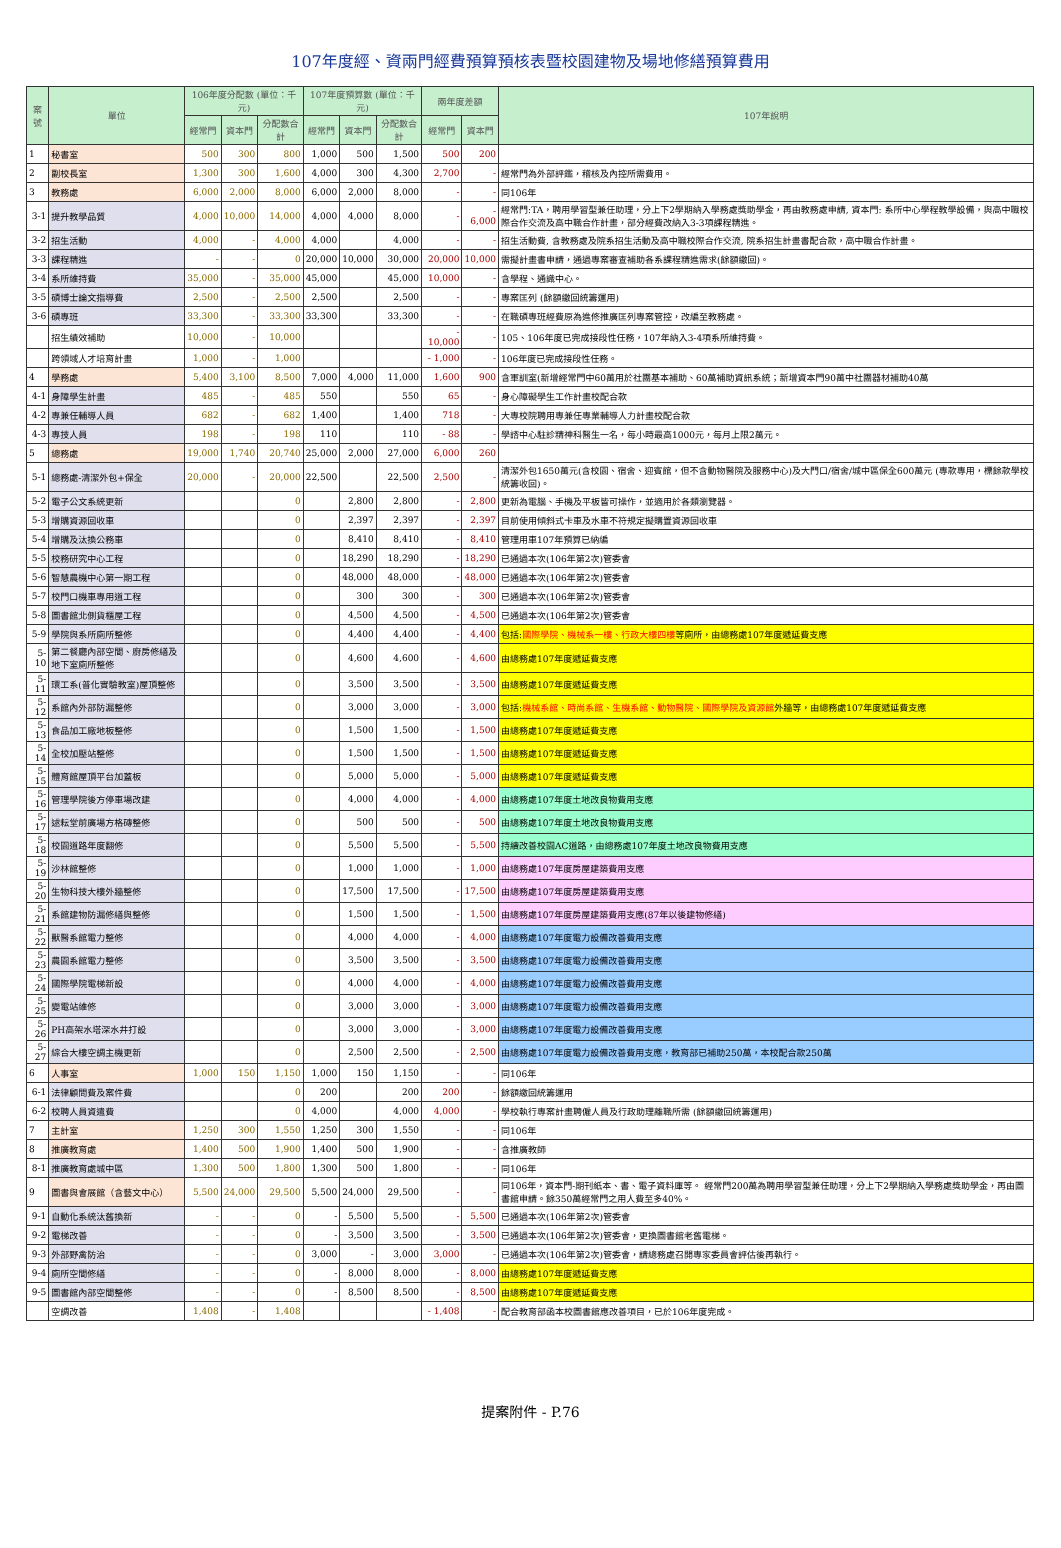107年度經、資兩門經費預算預核表暨校園建物及場地修繕預算費用
| 案號 | 單位 | 106年度分配數 (單位：千元) | | | 107年度預算數 (單位：千元) | | | 兩年度差額 | | 107年說明 |
| --- | --- | --- | --- | --- | --- | --- | --- | --- | --- | --- |
| | | 經常門 | 資本門 | 分配數合計 | 經常門 | 資本門 | 分配數合計 | 經常門 | 資本門 | |
| 1 | 秘書室 | 500 | 300 | 800 | 1,000 | 500 | 1,500 | 500 | 200 | |
| 2 | 副校長室 | 1,300 | 300 | 1,600 | 4,000 | 300 | 4,300 | 2,700 | - | 經常門為外部評鑑，稽核及內控所需費用。 |
| 3 | 教務處 | 6,000 | 2,000 | 8,000 | 6,000 | 2,000 | 8,000 | - | - | 同106年 |
| 3-1 | 提升教學品質 | 4,000 | 10,000 | 14,000 | 4,000 | 4,000 | 8,000 | - | - 6,000 | 經常門:TA，聘用學習型兼任助理，分上下2學期納入學務處獎助學金，再由教務處申請, 資本門: 系所中心學程教學設備，與高中職校際合作交流及高中職合作計畫，部分經費改納入3-3項課程精進。 |
| 3-2 | 招生活動 | 4,000 | - | 4,000 | 4,000 | | 4,000 | - | - | 招生活動費, 含教務處及院系招生活動及高中職校際合作交流, 院系招生計畫書配合款，高中職合作計畫。 |
| 3-3 | 課程精進 | - | - | 0 | 20,000 | 10,000 | 30,000 | 20,000 | 10,000 | 需擬計畫書申請，通過專案審查補助各系課程精進需求(餘額繳回)。 |
| 3-4 | 系所維持費 | 35,000 | - | 35,000 | 45,000 | | 45,000 | 10,000 | - | 含學程、通識中心。 |
| 3-5 | 碩博士論文指導費 | 2,500 | - | 2,500 | 2,500 | | 2,500 | - | - | 專案匡列 (餘額繳回統籌運用) |
| 3-6 | 碩專班 | 33,300 | - | 33,300 | 33,300 | | 33,300 | - | - | 在職碩專班經費原為進修推廣匡列專案管控，改編至教務處。 |
| | 招生績效補助 | 10,000 | - | 10,000 | | | | - 10,000 | - | 105、106年度已完成接段性任務，107年納入3-4項系所維持費。 |
| | 跨領域人才培育計畫 | 1,000 | - | 1,000 | | | | - 1,000 | - | 106年度已完成接段性任務。 |
| 4 | 學務處 | 5,400 | 3,100 | 8,500 | 7,000 | 4,000 | 11,000 | 1,600 | 900 | 含軍訓室(新增經常門中60萬用於社團基本補助、60萬補助資訊系統；新增資本門90萬中社團器材補助40萬 |
| 4-1 | 身障學生計畫 | 485 | - | 485 | 550 | | 550 | 65 | - | 身心障礙學生工作計畫校配合款 |
| 4-2 | 專兼任輔導人員 | 682 | - | 682 | 1,400 | | 1,400 | 718 | - | 大專校院聘用專兼任專業輔導人力計畫校配合款 |
| 4-3 | 專技人員 | 198 | - | 198 | 110 | | 110 | - 88 | - | 學諮中心駐診精神科醫生一名，每小時最高1000元，每月上限2萬元。 |
| 5 | 總務處 | 19,000 | 1,740 | 20,740 | 25,000 | 2,000 | 27,000 | 6,000 | 260 | |
| 5-1 | 總務處-清潔外包+保全 | 20,000 | - | 20,000 | 22,500 | | 22,500 | 2,500 | - | 清潔外包1650萬元(含校園、宿舍、迎賓館，但不含動物醫院及服務中心)及大門口/宿舍/城中區保全600萬元 (專款專用，標餘款學校統籌收回)。 |
| 5-2 | 電子公文系統更新 | | | 0 | | 2,800 | 2,800 | - | 2,800 | 更新為電腦、手機及平板皆可操作，並適用於各類瀏覽器。 |
| 5-3 | 增購資源回收車 | | | 0 | | 2,397 | 2,397 | - | 2,397 | 目前使用傾斜式卡車及水車不符規定擬購置資源回收車 |
| 5-4 | 增購及汰換公務車 | | | 0 | | 8,410 | 8,410 | - | 8,410 | 管理用車107年預算已納編 |
| 5-5 | 校務研究中心工程 | | | 0 | | 18,290 | 18,290 | - | 18,290 | 已通過本次(106年第2次)管委會 |
| 5-6 | 智慧農機中心第一期工程 | | | 0 | | 48,000 | 48,000 | - | 48,000 | 已通過本次(106年第2次)管委會 |
| 5-7 | 校門口機車專用道工程 | | | 0 | | 300 | 300 | - | 300 | 已通過本次(106年第2次)管委會 |
| 5-8 | 圖書館北側貨櫃屋工程 | | | 0 | | 4,500 | 4,500 | - | 4,500 | 已通過本次(106年第2次)管委會 |
| 5-9 | 學院與系所廁所整修 | | | 0 | | 4,400 | 4,400 | - | 4,400 | 包括: 國際學院、機械系一樓、行政大樓四樓 等廁所，由總務處107年度遞延費支應 |
| 5-10 | 第二餐廳內部空間、廚房修繕及地下室廁所整修 | | | 0 | | 4,600 | 4,600 | - | 4,600 | 由總務處107年度遞延費支應 |
| 5-11 | 環工系(普化實驗教室)屋頂整修 | | | 0 | | 3,500 | 3,500 | - | 3,500 | 由總務處107年度遞延費支應 |
| 5-12 | 系館內外部防漏整修 | | | 0 | | 3,000 | 3,000 | - | 3,000 | 包括: 機械系館、時尚系館、生機系館、動物醫院、國際學院及資源館 外牆等，由總務處107年度遞延費支應 |
| 5-13 | 食品加工廠地板整修 | | | 0 | | 1,500 | 1,500 | - | 1,500 | 由總務處107年度遞延費支應 |
| 5-14 | 全校加壓站整修 | | | 0 | | 1,500 | 1,500 | - | 1,500 | 由總務處107年度遞延費支應 |
| 5-15 | 體育館屋頂平台加蓋板 | | | 0 | | 5,000 | 5,000 | - | 5,000 | 由總務處107年度遞延費支應 |
| 5-16 | 管理學院後方停車場改建 | | | 0 | | 4,000 | 4,000 | - | 4,000 | 由總務處107年度土地改良物費用支應 |
| 5-17 | 逑耘堂前廣場方格磚整修 | | | 0 | | 500 | 500 | - | 500 | 由總務處107年度土地改良物費用支應 |
| 5-18 | 校園道路年度翻修 | | | 0 | | 5,500 | 5,500 | - | 5,500 | 持續改善校園AC道路，由總務處107年度土地改良物費用支應 |
| 5-19 | 沙林館整修 | | | 0 | | 1,000 | 1,000 | - | 1,000 | 由總務處107年度房屋建築費用支應 |
| 5-20 | 生物科技大樓外牆整修 | | | 0 | | 17,500 | 17,500 | - | 17,500 | 由總務處107年度房屋建築費用支應 |
| 5-21 | 系館建物防漏修繕與整修 | | | 0 | | 1,500 | 1,500 | - | 1,500 | 由總務處107年度房屋建築費用支應(87年以後建物修繕) |
| 5-22 | 獸醫系館電力整修 | | | 0 | | 4,000 | 4,000 | - | 4,000 | 由總務處107年度電力設備改善費用支應 |
| 5-23 | 農園系館電力整修 | | | 0 | | 3,500 | 3,500 | - | 3,500 | 由總務處107年度電力設備改善費用支應 |
| 5-24 | 國際學院電梯新設 | | | 0 | | 4,000 | 4,000 | - | 4,000 | 由總務處107年度電力設備改善費用支應 |
| 5-25 | 變電站維修 | | | 0 | | 3,000 | 3,000 | - | 3,000 | 由總務處107年度電力設備改善費用支應 |
| 5-26 | PH高架水塔深水井打設 | | | 0 | | 3,000 | 3,000 | - | 3,000 | 由總務處107年度電力設備改善費用支應 |
| 5-27 | 綜合大樓空調主機更新 | | | 0 | | 2,500 | 2,500 | - | 2,500 | 由總務處107年度電力設備改善費用支應，教育部已補助250萬，本校配合款250萬 |
| 6 | 人事室 | 1,000 | 150 | 1,150 | 1,000 | 150 | 1,150 | - | - | 同106年 |
| 6-1 | 法律顧問費及案件費 | | | 0 | 200 | | 200 | 200 | - | 餘額繳回統籌運用 |
| 6-2 | 校聘人員資遣費 | | | 0 | 4,000 | | 4,000 | 4,000 | - | 學校執行專案計畫聘僱人員及行政助理離職所需 (餘額繳回統籌運用) |
| 7 | 主計室 | 1,250 | 300 | 1,550 | 1,250 | 300 | 1,550 | - | - | 同106年 |
| 8 | 推廣教育處 | 1,400 | 500 | 1,900 | 1,400 | 500 | 1,900 | - | - | 含推廣教師 |
| 8-1 | 推廣教育處城中區 | 1,300 | 500 | 1,800 | 1,300 | 500 | 1,800 | - | - | 同106年 |
| 9 | 圖書與會展館（含藝文中心） | 5,500 | 24,000 | 29,500 | 5,500 | 24,000 | 29,500 | - | - | 同106年，資本門-期刊紙本、書、電子資料庫等。 經常門200萬為聘用學習型兼任助理，分上下2學期納入學務處獎助學金，再由圖書館申請。餘350萬經常門之用人費至多40%。 |
| 9-1 | 自動化系統汰舊換新 | - | - | 0 | - | 5,500 | 5,500 | - | 5,500 | 已通過本次(106年第2次)管委會 |
| 9-2 | 電梯改善 | - | - | 0 | - | 3,500 | 3,500 | - | 3,500 | 已通過本次(106年第2次)管委會，更換圖書館老舊電梯。 |
| 9-3 | 外部野禽防治 | - | - | 0 | 3,000 | - | 3,000 | 3,000 | - | 已通過本次(106年第2次)管委會，請總務處召開專家委員會評估後再執行。 |
| 9-4 | 廁所空間修繕 | - | - | 0 | - | 8,000 | 8,000 | - | 8,000 | 由總務處107年度遞延費支應 |
| 9-5 | 圖書館內部空間整修 | - | - | 0 | - | 8,500 | 8,500 | - | 8,500 | 由總務處107年度遞延費支應 |
| | 空調改善 | 1,408 | - | 1,408 | | | | - 1,408 | - | 配合教育部函本校圖書館應改善項目，已於106年度完成。 |
提案附件 - P.76